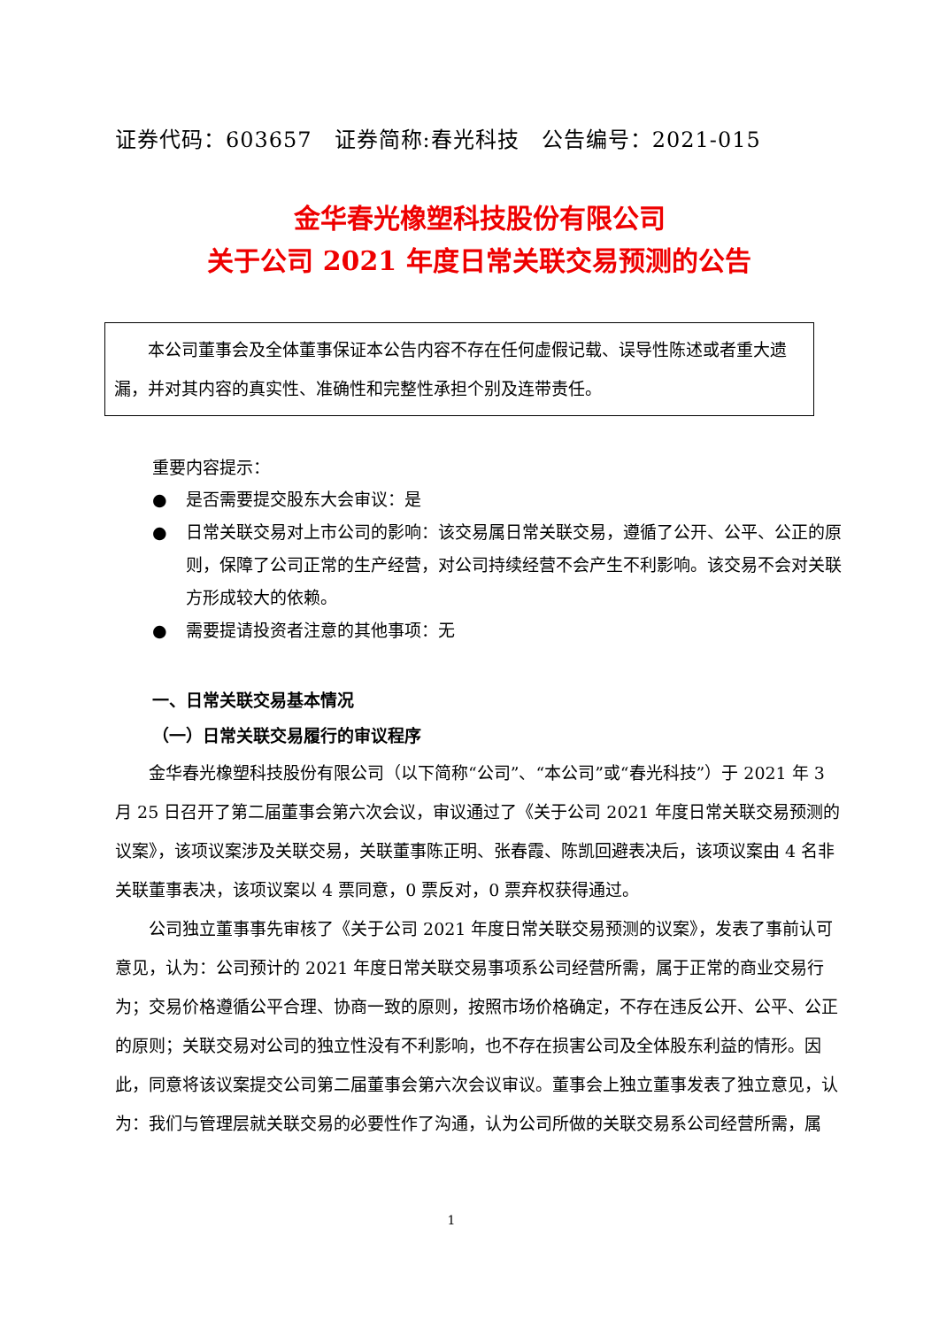证券代码：603657　证券简称:春光科技　公告编号：2021-015
金华春光橡塑科技股份有限公司
关于公司 2021 年度日常关联交易预测的公告
本公司董事会及全体董事保证本公告内容不存在任何虚假记载、误导性陈述或者重大遗漏，并对其内容的真实性、准确性和完整性承担个别及连带责任。
重要内容提示：
● 是否需要提交股东大会审议：是
● 日常关联交易对上市公司的影响：该交易属日常关联交易，遵循了公开、公平、公正的原则，保障了公司正常的生产经营，对公司持续经营不会产生不利影响。该交易不会对关联方形成较大的依赖。
● 需要提请投资者注意的其他事项：无
一、日常关联交易基本情况
（一）日常关联交易履行的审议程序
金华春光橡塑科技股份有限公司（以下简称“公司”、“本公司”或“春光科技”）于 2021 年 3 月 25 日召开了第二届董事会第六次会议，审议通过了《关于公司 2021 年度日常关联交易预测的议案》，该项议案涉及关联交易，关联董事陈正明、张春霞、陈凯回避表决后，该项议案由 4 名非关联董事表决，该项议案以 4 票同意，0 票反对，0 票弃权获得通过。
公司独立董事事先审核了《关于公司 2021 年度日常关联交易预测的议案》，发表了事前认可意见，认为：公司预计的 2021 年度日常关联交易事项系公司经营所需，属于正常的商业交易行为；交易价格遵循公平合理、协商一致的原则，按照市场价格确定，不存在违反公开、公平、公正的原则；关联交易对公司的独立性没有不利影响，也不存在损害公司及全体股东利益的情形。因此，同意将该议案提交公司第二届董事会第六次会议审议。董事会上独立董事发表了独立意见，认为：我们与管理层就关联交易的必要性作了沟通，认为公司所做的关联交易系公司经营所需，属
1